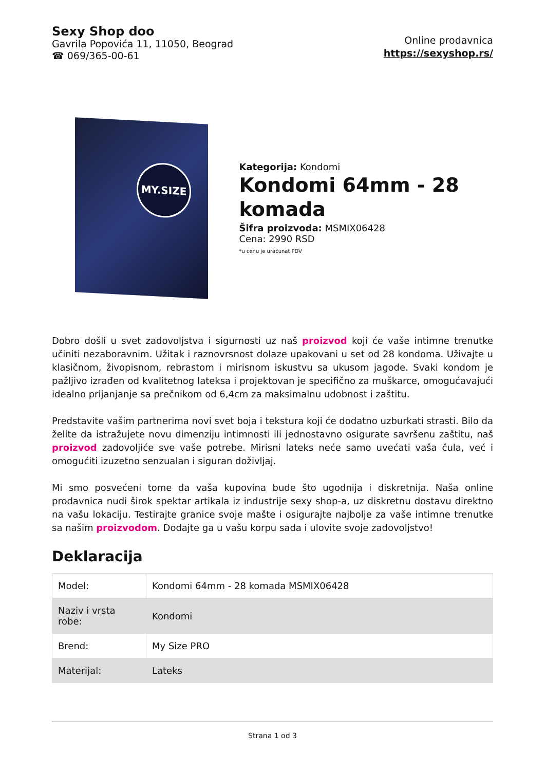Sexy Shop doo
Gavrila Popovića 11, 11050, Beograd
☎ 069/365-00-61
Online prodavnica
https://sexyshop.rs/
MY.SIZE
Kategorija: Kondomi
Kondomi 64mm - 28 komada
Šifra proizvoda: MSMIX06428
Cena: 2990 RSD
*u cenu je uračunat PDV
Dobro došli u svet zadovoljstva i sigurnosti uz naš proizvod koji će vaše intimne trenutke učiniti nezaboravnim. Užitak i raznovrsnost dolaze upakovani u set od 28 kondoma. Uživajte u klasičnom, živopisnom, rebrastom i mirisnom iskustvu sa ukusom jagode. Svaki kondom je pažljivo izrađen od kvalitetnog lateksa i projektovan je specifično za muškarce, omogućavajući idealno prijanjanje sa prečnikom od 6,4cm za maksimalnu udobnost i zaštitu.
Predstavite vašim partnerima novi svet boja i tekstura koji će dodatno uzburkati strasti. Bilo da želite da istražujete novu dimenziju intimnosti ili jednostavno osigurate savršenu zaštitu, naš proizvod zadovoljiće sve vaše potrebe. Mirisni lateks neće samo uvećati vaša čula, već i omogućiti izuzetno senzualan i siguran doživljaj.
Mi smo posvećeni tome da vaša kupovina bude što ugodnija i diskretnija. Naša online prodavnica nudi širok spektar artikala iz industrije sexy shop-a, uz diskretnu dostavu direktno na vašu lokaciju. Testirajte granice svoje mašte i osigurajte najbolje za vaše intimne trenutke sa našim proizvodom. Dodajte ga u vašu korpu sada i ulovite svoje zadovoljstvo!
Deklaracija
| Model: | Kondomi 64mm - 28 komada MSMIX06428 |
| Naziv i vrsta robe: | Kondomi |
| Brend: | My Size PRO |
| Materijal: | Lateks |
Strana 1 od 3